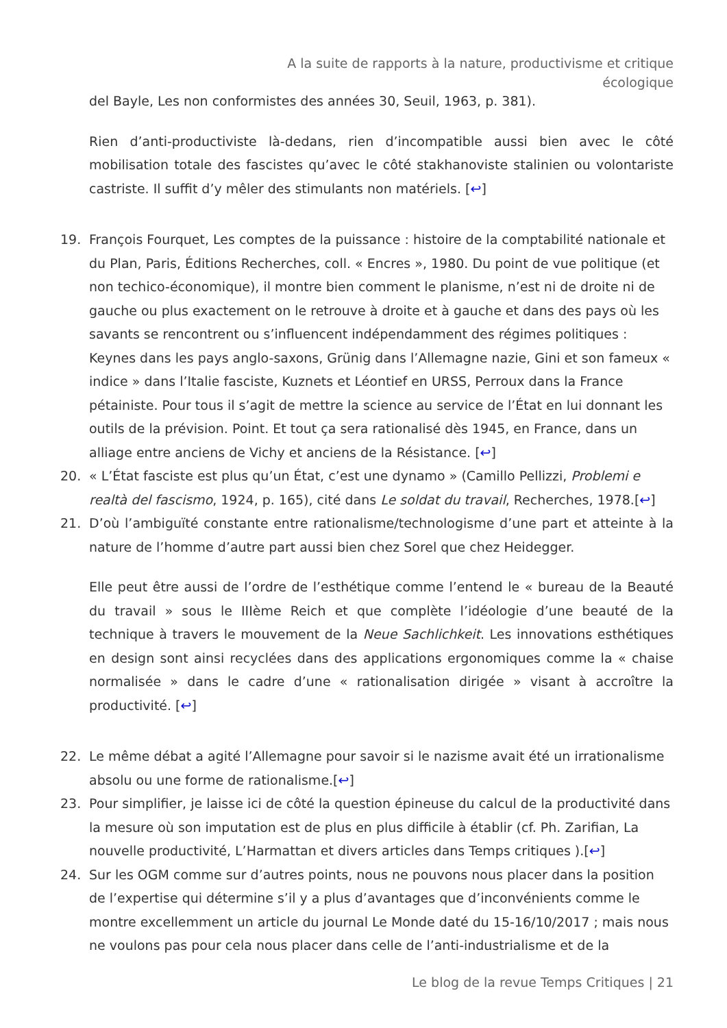A la suite de rapports à la nature, productivisme et critique
écologique
del Bayle, Les non conformistes des années 30, Seuil, 1963, p. 381).
Rien d’anti-productiviste là-dedans, rien d’incompatible aussi bien avec le côté mobilisation totale des fascistes qu’avec le côté stakhanoviste stalinien ou volontariste castriste. Il suffit d’y mêler des stimulants non matériels. [↩]
19. François Fourquet, Les comptes de la puissance : histoire de la comptabilité nationale et du Plan, Paris, Éditions Recherches, coll. « Encres », 1980. Du point de vue politique (et non techico-économique), il montre bien comment le planisme, n’est ni de droite ni de gauche ou plus exactement on le retrouve à droite et à gauche et dans des pays où les savants se rencontrent ou s’influencent indépendamment des régimes politiques : Keynes dans les pays anglo-saxons, Grünig dans l’Allemagne nazie, Gini et son fameux « indice » dans l’Italie fasciste, Kuznets et Léontief en URSS, Perroux dans la France pétainiste. Pour tous il s’agit de mettre la science au service de l’État en lui donnant les outils de la prévision. Point. Et tout ça sera rationalisé dès 1945, en France, dans un alliage entre anciens de Vichy et anciens de la Résistance. [↩]
20. « L’État fasciste est plus qu’un État, c’est une dynamo » (Camillo Pellizzi, Problemi e realtà del fascismo, 1924, p. 165), cité dans Le soldat du travail, Recherches, 1978.[↩]
21. D’où l’ambiguïté constante entre rationalisme/technologisme d’une part et atteinte à la nature de l’homme d’autre part aussi bien chez Sorel que chez Heidegger.
Elle peut être aussi de l’ordre de l’esthétique comme l’entend le « bureau de la Beauté du travail » sous le IIIème Reich et que complète l’idéologie d’une beauté de la technique à travers le mouvement de la Neue Sachlichkeit. Les innovations esthétiques en design sont ainsi recyclées dans des applications ergonomiques comme la « chaise normalisée » dans le cadre d’une « rationalisation dirigée » visant à accroître la productivité. [↩]
22. Le même débat a agité l’Allemagne pour savoir si le nazisme avait été un irrationalisme absolu ou une forme de rationalisme.[↩]
23. Pour simplifier, je laisse ici de côté la question épineuse du calcul de la productivité dans la mesure où son imputation est de plus en plus difficile à établir (cf. Ph. Zarifian, La nouvelle productivité, L’Harmattan et divers articles dans Temps critiques ).[↩]
24. Sur les OGM comme sur d’autres points, nous ne pouvons nous placer dans la position de l’expertise qui détermine s’il y a plus d’avantages que d’inconvénients comme le montre excellemment un article du journal Le Monde daté du 15-16/10/2017 ; mais nous ne voulons pas pour cela nous placer dans celle de l’anti-industrialisme et de la
Le blog de la revue Temps Critiques | 21